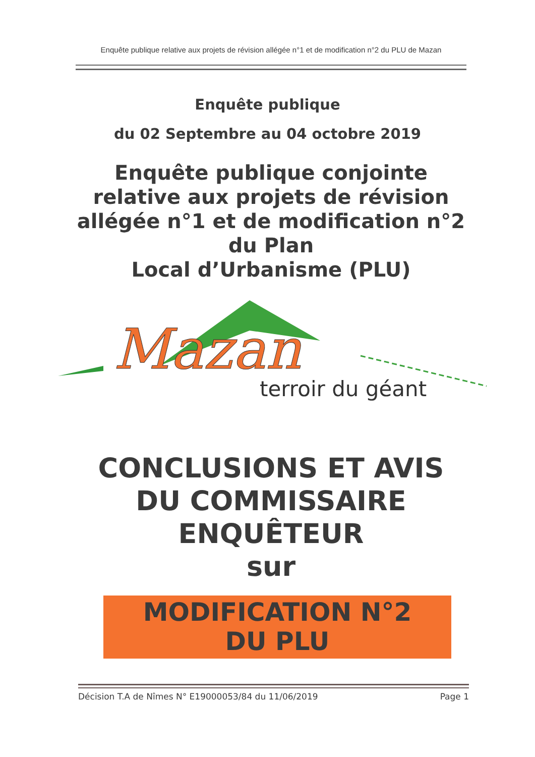Enquête publique relative aux projets de révision allégée n°1 et de modification n°2 du PLU de Mazan
Enquête publique
du 02 Septembre au 04 octobre 2019
Enquête publique conjointe relative aux projets de révision allégée n°1 et de modification n°2 du Plan
Local d’Urbanisme (PLU)
Mazan
terroir du géant
CONCLUSIONS ET AVIS DU COMMISSAIRE ENQUÊTEUR
sur
MODIFICATION N°2
DU PLU
Décision T.A de Nîmes N° E19000053/84 du 11/06/2019 Page 1